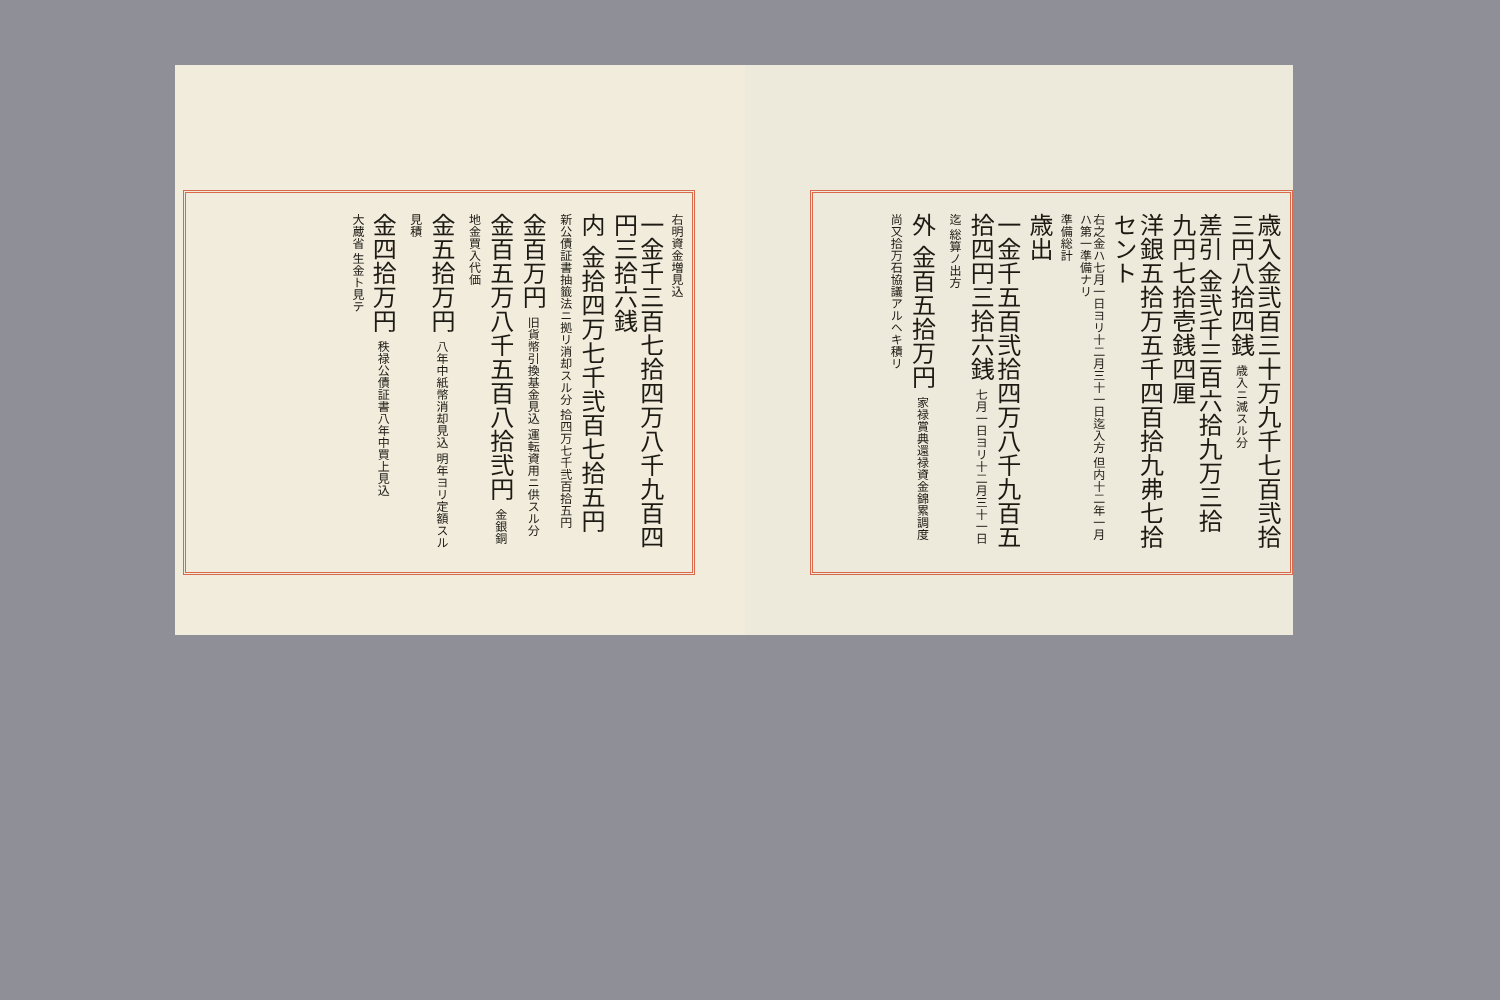歳入金弐百三十万九千七百弐拾三円八拾四銭 歳入ニ減スル分
差引 金弐千三百六拾九万三拾九円七拾壱銭四厘
洋銀五拾万五千四百拾九弗七拾セント
右之金ハ七月一日ヨリ十二月三十一日迄入方 但内十二年一月ハ第一準備ナリ
準備総計
歳出
一金千五百弐拾四万八千九百五拾四円三拾六銭 七月一日ヨリ十二月三十一日迄 総算ノ出方
外 金百五拾万円 家禄賞典還禄資金錦累調度 尚又拾万石協議アルヘキ積リ
右明資金増見込
一金千三百七拾四万八千九百四円三拾六銭
内 金拾四万七千弐百七拾五円 新公債証書抽籤法ニ拠リ消却スル分 拾四万七千弐百拾五円
金百万円 旧貨幣引換基金見込 運転資用ニ供スル分
金百五万八千五百八拾弐円 金銀銅地金買入代価
金五拾万円 八年中紙幣消却見込 明年ヨリ定額スル見積
金四拾万円 秩禄公債証書八年中買上見込
大蔵省 生金ト見テ